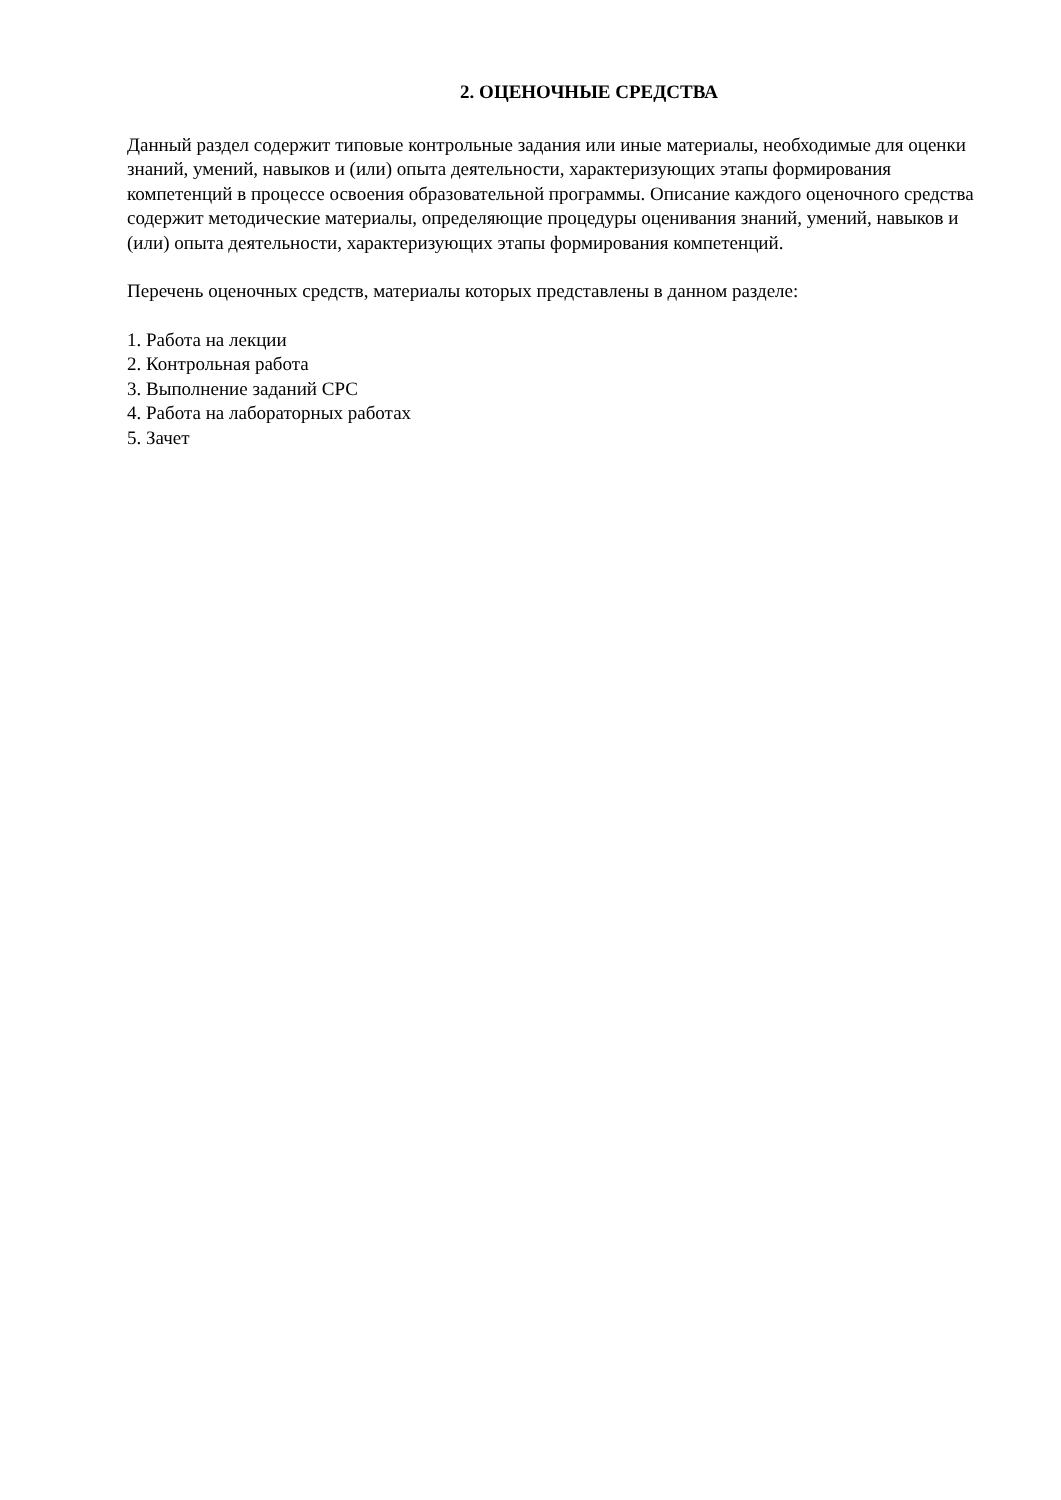2. ОЦЕНОЧНЫЕ СРЕДСТВА
Данный раздел содержит типовые контрольные задания или иные материалы, необходимые для оценки знаний, умений, навыков и (или) опыта деятельности, характеризующих этапы формирования компетенций в процессе освоения образовательной программы. Описание каждого оценочного средства содержит методические материалы, определяющие процедуры оценивания знаний, умений, навыков и (или) опыта деятельности, характеризующих этапы формирования компетенций.
Перечень оценочных средств, материалы которых представлены в данном разделе:
1. Работа на лекции
2. Контрольная работа
3. Выполнение заданий СРС
4. Работа на лабораторных работах
5. Зачет